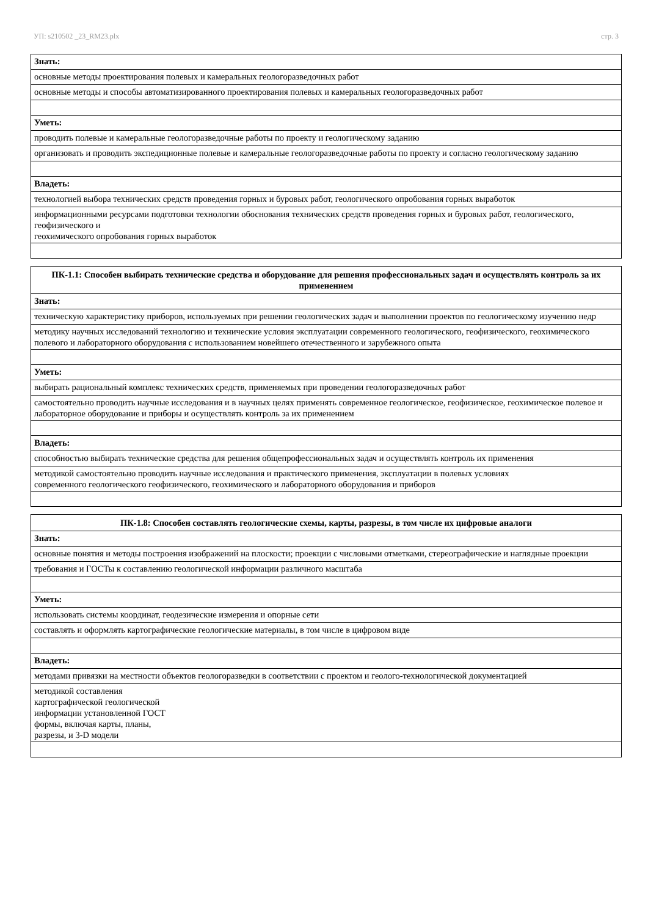УП: s210502 _23_RM23.plx стр. 3
| Знать: |
| основные методы проектирования полевых и камеральных геологоразведочных работ |
| основные методы и способы автоматизированного проектирования полевых и камеральных геологоразведочных работ |
| Уметь: |
| проводить полевые и камеральные геологоразведочные работы по проекту и геологическому заданию |
| организовать и проводить экспедиционные полевые и камеральные геологоразведочные работы по проекту и согласно геологическому заданию |
| Владеть: |
| технологией выбора технических средств проведения горных и буровых работ, геологического опробования горных выработок |
| информационными ресурсами подготовки технологии обоснования технических средств проведения горных и буровых работ, геологического, геофизического и геохимического опробования горных выработок |
| ПК-1.1: Способен выбирать технические средства и оборудование для решения профессиональных задач и осуществлять контроль за их применением |
| --- |
| Знать: |
| техническую характеристику приборов, используемых при решении геологических задач и выполнении проектов по геологическому изучению недр |
| методику научных исследований технологию и технические условия эксплуатации современного геологического, геофизического, геохимического полевого и лабораторного оборудования с использованием новейшего отечественного и зарубежного опыта |
| Уметь: |
| выбирать рациональный комплекс технических средств, применяемых при проведении геологоразведочных работ |
| самостоятельно проводить научные исследования и в научных целях применять современное геологическое, геофизическое, геохимическое полевое и лабораторное оборудование и приборы и осуществлять контроль за их применением |
| Владеть: |
| способностью выбирать технические средства для решения общепрофессиональных задач и осуществлять контроль их применения |
| методикой самостоятельно проводить научные исследования и практического применения, эксплуатации в полевых условиях современного геологического геофизического, геохимического и лабораторного оборудования и приборов |
| ПК-1.8: Способен составлять геологические схемы, карты, разрезы, в том числе их цифровые аналоги |
| --- |
| Знать: |
| основные понятия и методы построения изображений на плоскости; проекции с числовыми отметками, стереографические и наглядные проекции |
| требования и ГОСТы к составлению геологической информации различного масштаба |
| Уметь: |
| использовать системы координат, геодезические измерения и опорные сети |
| составлять и оформлять картографические геологические материалы, в том числе в цифровом виде |
| Владеть: |
| методами привязки на местности объектов геологоразведки в соответствии с проектом и геолого-технологической документацией |
| методикой составления картографической геологической информации установленной ГОСТ формы, включая карты, планы, разрезы, и 3-D модели |